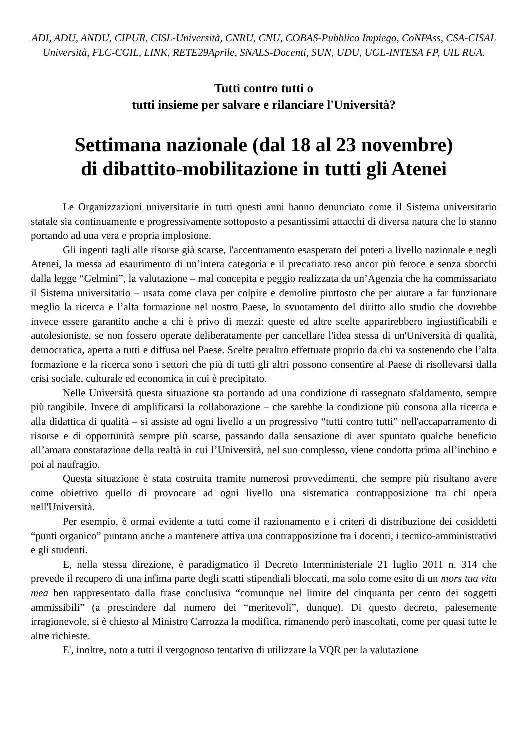ADI, ADU, ANDU, CIPUR, CISL-Università, CNRU, CNU, COBAS-Pubblico Impiego, CoNPAss, CSA-CISAL Università, FLC-CGIL, LINK, RETE29Aprile, SNALS-Docenti, SUN, UDU, UGL-INTESA FP, UIL RUA.
Tutti contro tutti o
tutti insieme per salvare e rilanciare l'Università?
Settimana nazionale (dal 18 al 23 novembre)
di dibattito-mobilitazione in tutti gli Atenei
Le Organizzazioni universitarie in tutti questi anni hanno denunciato come il Sistema universitario statale sia continuamente e progressivamente sottoposto a pesantissimi attacchi di diversa natura che lo stanno portando ad una vera e propria implosione.
Gli ingenti tagli alle risorse già scarse, l'accentramento esasperato dei poteri a livello nazionale e negli Atenei, la messa ad esaurimento di un’intera categoria e il precariato reso ancor più feroce e senza sbocchi dalla legge “Gelmini”, la valutazione – mal concepita e peggio realizzata da un’Agenzia che ha commissariato il Sistema universitario – usata come clava per colpire e demolire piuttosto che per aiutare a far funzionare meglio la ricerca e l’alta formazione nel nostro Paese, lo svuotamento del diritto allo studio che dovrebbe invece essere garantito anche a chi è privo di mezzi: queste ed altre scelte apparirebbero ingiustificabili e autolesioniste, se non fossero operate deliberatamente per cancellare l'idea stessa di un'Università di qualità, democratica, aperta a tutti e diffusa nel Paese. Scelte peraltro effettuate proprio da chi va sostenendo che l’alta formazione e la ricerca sono i settori che più di tutti gli altri possono consentire al Paese di risollevarsi dalla crisi sociale, culturale ed economica in cui è precipitato.
Nelle Università questa situazione sta portando ad una condizione di rassegnato sfaldamento, sempre più tangibile. Invece di amplificarsi la collaborazione – che sarebbe la condizione più consona alla ricerca e alla didattica di qualità – si assiste ad ogni livello a un progressivo “tutti contro tutti” nell'accaparramento di risorse e di opportunità sempre più scarse, passando dalla sensazione di aver spuntato qualche beneficio all’amara constatazione della realtà in cui l’Università, nel suo complesso, viene condotta prima all’inchino e poi al naufragio.
Questa situazione è stata costruita tramite numerosi provvedimenti, che sempre più risultano avere come obiettivo quello di provocare ad ogni livello una sistematica contrapposizione tra chi opera nell'Università.
Per esempio, è ormai evidente a tutti come il razionamento e i criteri di distribuzione dei cosiddetti “punti organico” puntano anche a mantenere attiva una contrapposizione tra i docenti, i tecnico-amministrativi e gli studenti.
E, nella stessa direzione, è paradigmatico il Decreto Interministeriale 21 luglio 2011 n. 314 che prevede il recupero di una infima parte degli scatti stipendiali bloccati, ma solo come esito di un mors tua vita mea ben rappresentato dalla frase conclusiva “comunque nel limite del cinquanta per cento dei soggetti ammissibili” (a prescindere dal numero dei “meritevoli”, dunque). Di questo decreto, palesemente irragionevole, si è chiesto al Ministro Carrozza la modifica, rimanendo però inascoltati, come per quasi tutte le altre richieste.
E', inoltre, noto a tutti il vergognoso tentativo di utilizzare la VQR per la valutazione